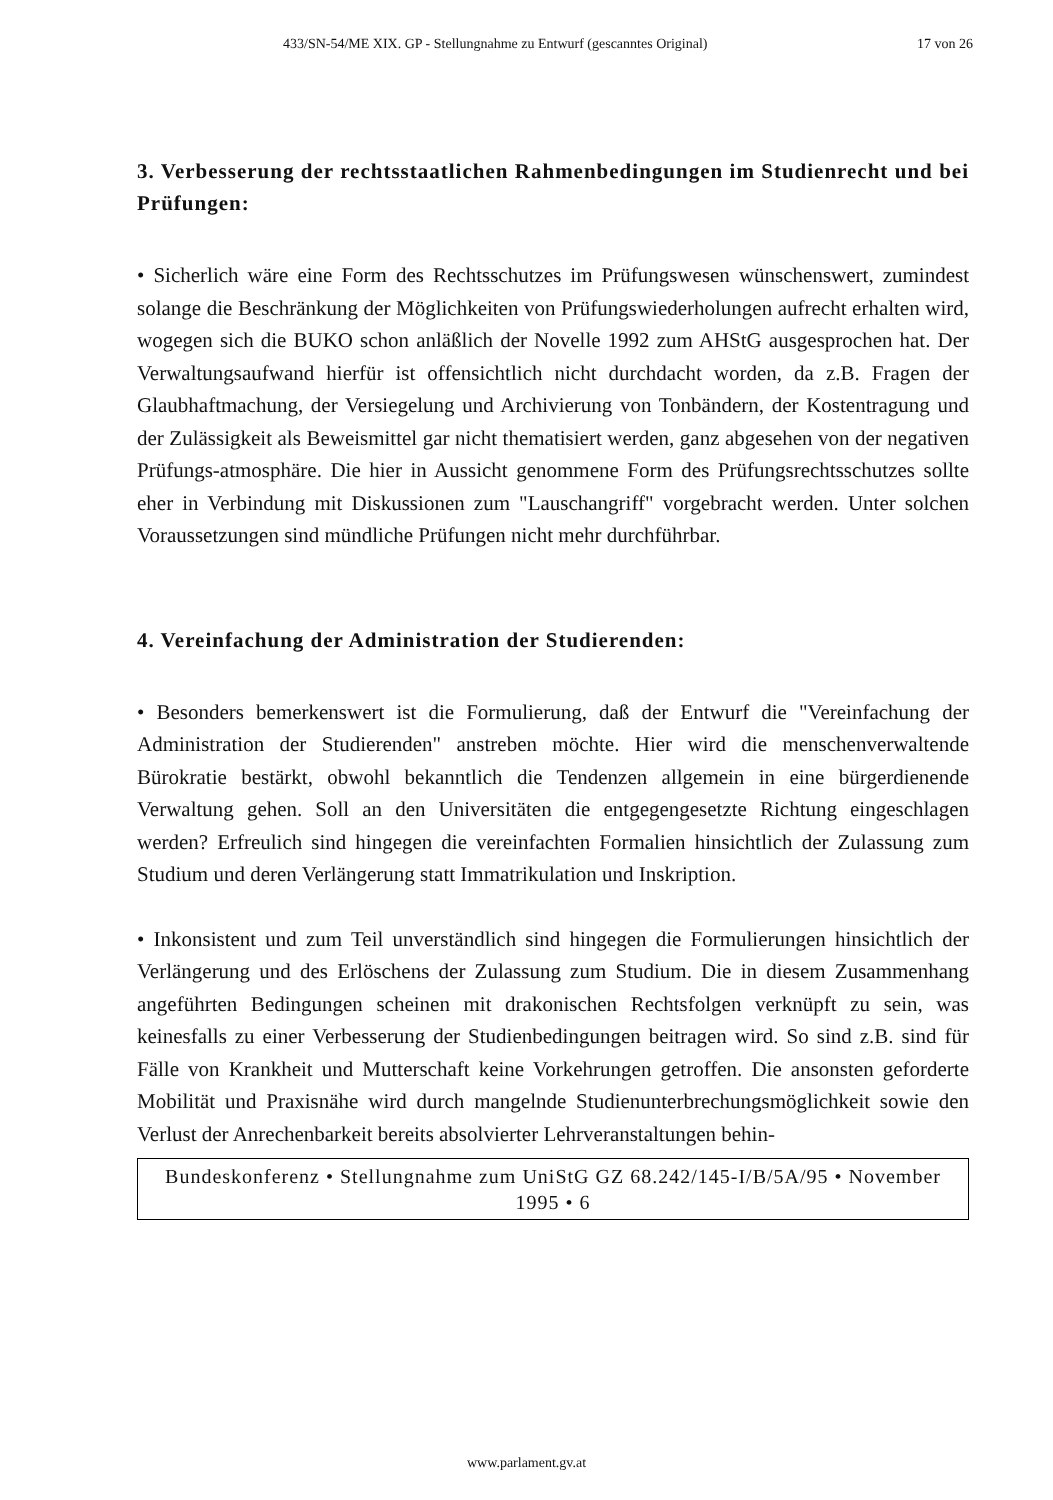433/SN-54/ME XIX. GP - Stellungnahme zu Entwurf (gescanntes Original) 17 von 26
3. Verbesserung der rechtsstaatlichen Rahmenbedingungen im Studienrecht und bei Prüfungen:
• Sicherlich wäre eine Form des Rechtsschutzes im Prüfungswesen wünschenswert, zumindest solange die Beschränkung der Möglichkeiten von Prüfungswiederholungen aufrecht erhalten wird, wogegen sich die BUKO schon anläßlich der Novelle 1992 zum AHStG ausgesprochen hat. Der Verwaltungsaufwand hierfür ist offensichtlich nicht durchdacht worden, da z.B. Fragen der Glaubhaftmachung, der Versiegelung und Archivierung von Tonbändern, der Kostentragung und der Zulässigkeit als Beweismittel gar nicht thematisiert werden, ganz abgesehen von der negativen Prüfungs-atmosphäre. Die hier in Aussicht genommene Form des Prüfungsrechtsschutzes sollte eher in Verbindung mit Diskussionen zum "Lauschangriff" vorgebracht werden. Unter solchen Voraussetzungen sind mündliche Prüfungen nicht mehr durchführbar.
4. Vereinfachung der Administration der Studierenden:
• Besonders bemerkenswert ist die Formulierung, daß der Entwurf die "Vereinfachung der Administration der Studierenden" anstreben möchte. Hier wird die menschenverwaltende Bürokratie bestärkt, obwohl bekanntlich die Tendenzen allgemein in eine bürgerdienende Verwaltung gehen. Soll an den Universitäten die entgegengesetzte Richtung eingeschlagen werden? Erfreulich sind hingegen die vereinfachten Formalien hinsichtlich der Zulassung zum Studium und deren Verlängerung statt Immatrikulation und Inskription.
• Inkonsistent und zum Teil unverständlich sind hingegen die Formulierungen hinsichtlich der Verlängerung und des Erlöschens der Zulassung zum Studium. Die in diesem Zusammenhang angeführten Bedingungen scheinen mit drakonischen Rechtsfolgen verknüpft zu sein, was keinesfalls zu einer Verbesserung der Studienbedingungen beitragen wird. So sind z.B. sind für Fälle von Krankheit und Mutterschaft keine Vorkehrungen getroffen. Die ansonsten geforderte Mobilität und Praxisnähe wird durch mangelnde Studienunterbrechungsmöglichkeit sowie den Verlust der Anrechenbarkeit bereits absolvierter Lehrveranstaltungen behin-
Bundeskonferenz • Stellungnahme zum UniStG GZ 68.242/145-I/B/5A/95 • November 1995 • 6
www.parlament.gv.at